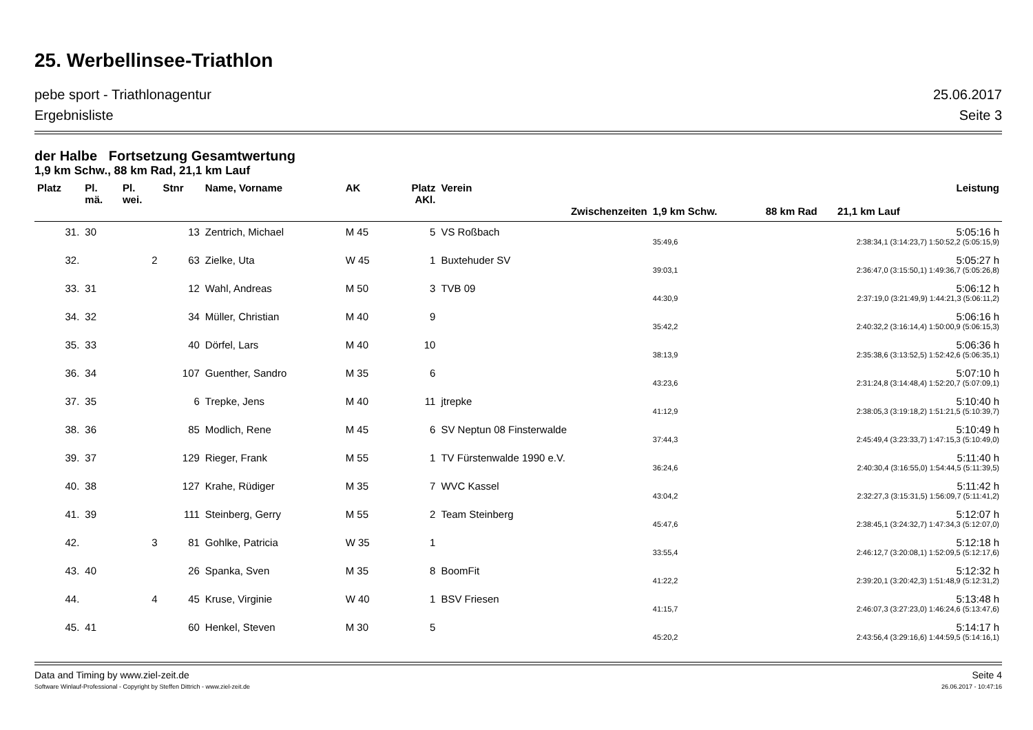25. Werbellinsee-Triathlon
pebe sport - Triathlonagentur 25.06.2017
Ergebnisliste Seite 3
der Halbe Fortsetzung Gesamtwertung
1,9 km Schw., 88 km Rad, 21,1 km Lauf
| Platz | Pl. mä. | Pl. wei. | Stnr | Name, Vorname | AK | Platz AKl. | Verein | Leistung | |
| --- | --- | --- | --- | --- | --- | --- | --- | --- | --- |
| | | | | | | | Zwischenzeiten | 1,9 km Schw. | 88 km Rad 21,1 km Lauf |
| 31. | 30 | | 13 | Zentrich, Michael | M 45 | 5 | VS Roßbach | | 5:05:16 h |
| | | | | | | | | 35:49,6 | 2:38:34,1 (3:14:23,7) 1:50:52,2 (5:05:15,9) |
| 32. | | 2 | 63 | Zielke, Uta | W 45 | 1 | Buxtehuder SV | | 5:05:27 h |
| | | | | | | | | 39:03,1 | 2:36:47,0 (3:15:50,1) 1:49:36,7 (5:05:26,8) |
| 33. | 31 | | 12 | Wahl, Andreas | M 50 | 3 | TVB 09 | | 5:06:12 h |
| | | | | | | | | 44:30,9 | 2:37:19,0 (3:21:49,9) 1:44:21,3 (5:06:11,2) |
| 34. | 32 | | 34 | Müller, Christian | M 40 | 9 | | | 5:06:16 h |
| | | | | | | | | 35:42,2 | 2:40:32,2 (3:16:14,4) 1:50:00,9 (5:06:15,3) |
| 35. | 33 | | 40 | Dörfel, Lars | M 40 | 10 | | | 5:06:36 h |
| | | | | | | | | 38:13,9 | 2:35:38,6 (3:13:52,5) 1:52:42,6 (5:06:35,1) |
| 36. | 34 | | 107 | Guenther, Sandro | M 35 | 6 | | | 5:07:10 h |
| | | | | | | | | 43:23,6 | 2:31:24,8 (3:14:48,4) 1:52:20,7 (5:07:09,1) |
| 37. | 35 | | 6 | Trepke, Jens | M 40 | 11 | jtrepke | | 5:10:40 h |
| | | | | | | | | 41:12,9 | 2:38:05,3 (3:19:18,2) 1:51:21,5 (5:10:39,7) |
| 38. | 36 | | 85 | Modlich, Rene | M 45 | 6 | SV Neptun 08 Finsterwalde | | 5:10:49 h |
| | | | | | | | | 37:44,3 | 2:45:49,4 (3:23:33,7) 1:47:15,3 (5:10:49,0) |
| 39. | 37 | | 129 | Rieger, Frank | M 55 | 1 | TV Fürstenwalde 1990 e.V. | | 5:11:40 h |
| | | | | | | | | 36:24,6 | 2:40:30,4 (3:16:55,0) 1:54:44,5 (5:11:39,5) |
| 40. | 38 | | 127 | Krahe, Rüdiger | M 35 | 7 | WVC Kassel | | 5:11:42 h |
| | | | | | | | | 43:04,2 | 2:32:27,3 (3:15:31,5) 1:56:09,7 (5:11:41,2) |
| 41. | 39 | | 111 | Steinberg, Gerry | M 55 | 2 | Team Steinberg | | 5:12:07 h |
| | | | | | | | | 45:47,6 | 2:38:45,1 (3:24:32,7) 1:47:34,3 (5:12:07,0) |
| 42. | | 3 | 81 | Gohlke, Patricia | W 35 | 1 | | | 5:12:18 h |
| | | | | | | | | 33:55,4 | 2:46:12,7 (3:20:08,1) 1:52:09,5 (5:12:17,6) |
| 43. | 40 | | 26 | Spanka, Sven | M 35 | 8 | BoomFit | | 5:12:32 h |
| | | | | | | | | 41:22,2 | 2:39:20,1 (3:20:42,3) 1:51:48,9 (5:12:31,2) |
| 44. | | 4 | 45 | Kruse, Virginie | W 40 | 1 | BSV Friesen | | 5:13:48 h |
| | | | | | | | | 41:15,7 | 2:46:07,3 (3:27:23,0) 1:46:24,6 (5:13:47,6) |
| 45. | 41 | | 60 | Henkel, Steven | M 30 | 5 | | | 5:14:17 h |
| | | | | | | | | 45:20,2 | 2:43:56,4 (3:29:16,6) 1:44:59,5 (5:14:16,1) |
Data and Timing by www.ziel-zeit.de Seite 4
Software Winlauf-Professional - Copyright by Steffen Dittrich - www.ziel-zeit.de 26.06.2017 - 10:47:16